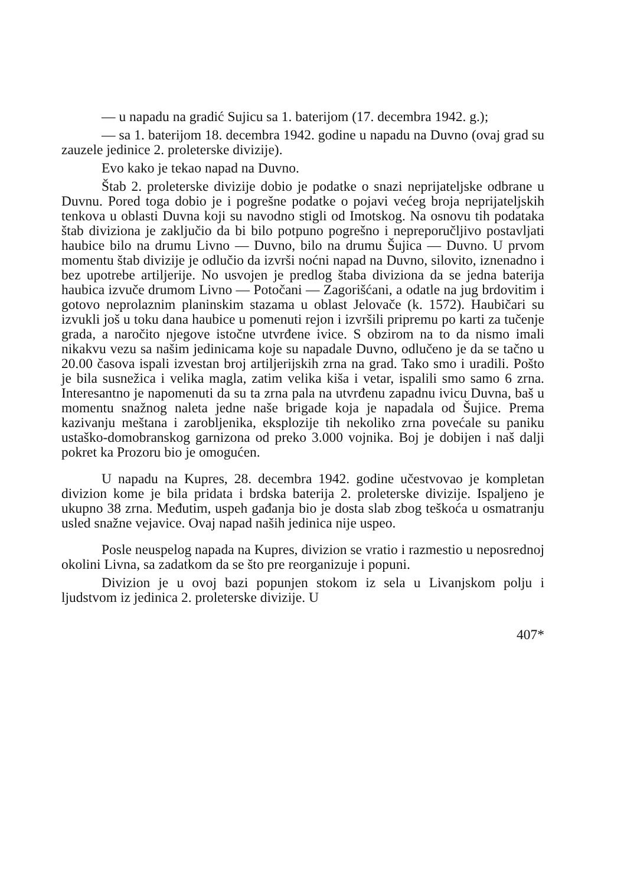— u napadu na gradić Sujicu sa 1. baterijom (17. decembra 1942. g.);
— sa 1. baterijom 18. decembra 1942. godine u napadu na Duvno (ovaj grad su zauzele jedinice 2. proleterske divizije).
Evo kako je tekao napad na Duvno.
Štab 2. proleterske divizije dobio je podatke o snazi neprijateljske odbrane u Duvnu. Pored toga dobio je i pogrešne podatke o pojavi većeg broja neprijateljskih tenkova u oblasti Duvna koji su navodno stigli od Imotskog. Na osnovu tih podataka štab diviziona je zaključio da bi bilo potpuno pogrešno i nepreporučljivo postavljati haubice bilo na drumu Livno — Duvno, bilo na drumu Šujica — Duvno. U prvom momentu štab divizije je odlučio da izvrši noćni napad na Duvno, silovito, iznenadno i bez upotrebe artiljerije. No usvojen je predlog štaba diviziona da se jedna baterija haubica izvuče drumom Livno — Potočani — Zagorišćani, a odatle na jug brdovitim i gotovo neprolaznim planinskim stazama u oblast Jelovače (k. 1572). Haubičari su izvukli još u toku dana haubice u pomenuti rejon i izvršili pripremu po karti za tučenje grada, a naročito njegove istočne utvrđene ivice. S obzirom na to da nismo imali nikakvu vezu sa našim jedinicama koje su napadale Duvno, odlučeno je da se tačno u 20.00 časova ispali izvestan broj artiljerijskih zrna na grad. Tako smo i uradili. Pošto je bila susnežica i velika magla, zatim velika kiša i vetar, ispalili smo samo 6 zrna. Interesantno je napomenuti da su ta zrna pala na utvrđenu zapadnu ivicu Duvna, baš u momentu snažnog naleta jedne naše brigade koja je napadala od Šujice. Prema kazivanju meštana i zarobljenika, eksplozije tih nekoliko zrna povećale su paniku ustaško-domobranskog garnizona od preko 3.000 vojnika. Boj je dobijen i naš dalji pokret ka Prozoru bio je omogućen.
U napadu na Kupres, 28. decembra 1942. godine učestvovao je kompletan divizion kome je bila pridata i brdska baterija 2. proleterske divizije. Ispaljeno je ukupno 38 zrna. Međutim, uspeh gađanja bio je dosta slab zbog teškoća u osmatranju usled snažne vejavice. Ovaj napad naših jedinica nije uspeo.
Posle neuspelog napada na Kupres, divizion se vratio i razmestio u neposrednoj okolini Livna, sa zadatkom da se što pre reorganizuje i popuni.
Divizion je u ovoj bazi popunjen stokom iz sela u Livanjskom polju i ljudstvom iz jedinica 2. proleterske divizije. U
407*